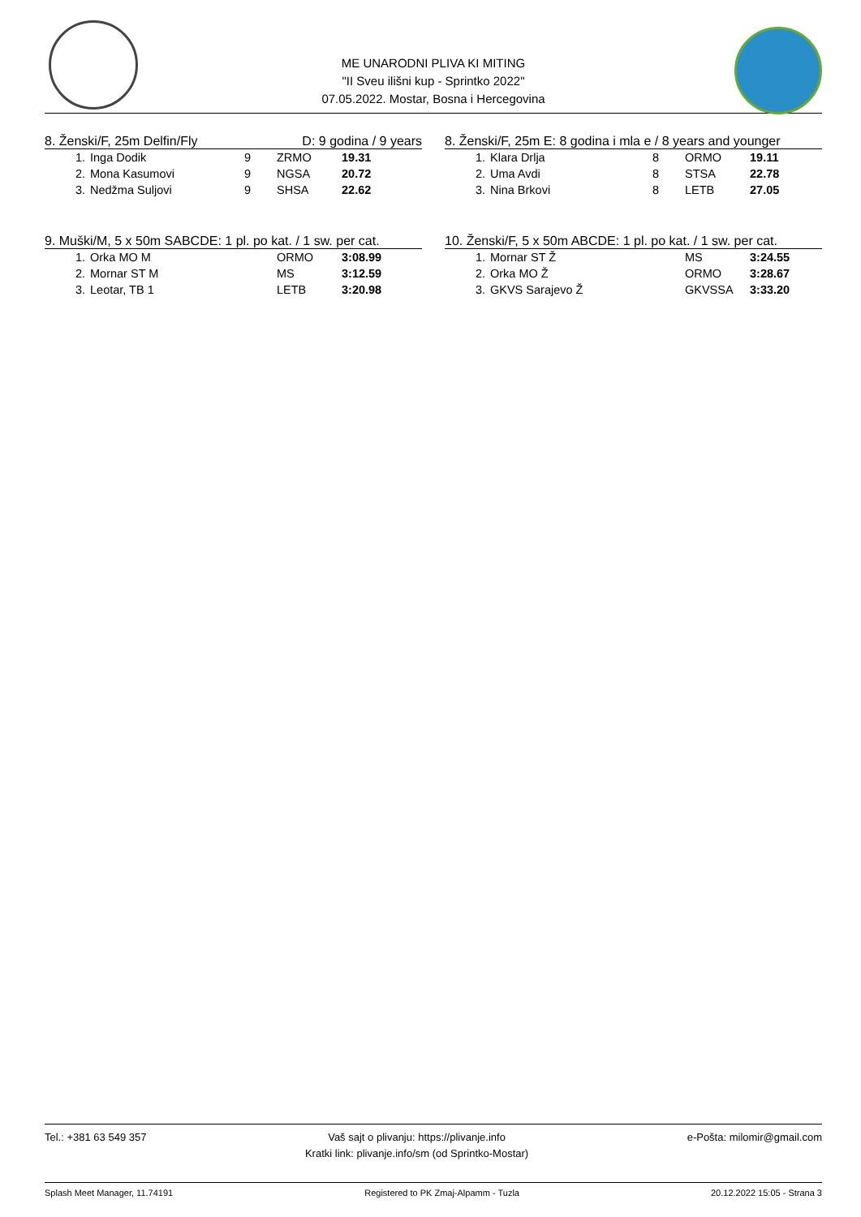ME UNARODNI PLIVA KI MITING
"II Sveu ilišni kup - Sprintko 2022"
07.05.2022. Mostar, Bosna i Hercegovina
8. Ženski/F, 25m Delfin/Fly D: 9 godina / 9 years
| 1. | Inga Dodik | 9 | ZRMO | 19.31 |
| 2. | Mona Kasumovi | 9 | NGSA | 20.72 |
| 3. | Nedžma Suljovi | 9 | SHSA | 22.62 |
9. Muški/M, 5 x 50m SABCDE: 1 pl. po kat. / 1 sw. per cat.
| 1. | Orka MO M | ORMO | 3:08.99 |
| 2. | Mornar ST M | MS | 3:12.59 |
| 3. | Leotar, TB 1 | LETB | 3:20.98 |
8. Ženski/F, 25m E: 8 godina i mla e / 8 years and younger
| 1. | Klara Drlja | 8 | ORMO | 19.11 |
| 2. | Uma Avdi | 8 | STSA | 22.78 |
| 3. | Nina Brkovi | 8 | LETB | 27.05 |
10. Ženski/F, 5 x 50m ABCDE: 1 pl. po kat. / 1 sw. per cat.
| 1. | Mornar ST Ž | MS | 3:24.55 |
| 2. | Orka MO Ž | ORMO | 3:28.67 |
| 3. | GKVS Sarajevo Ž | GKVSSA | 3:33.20 |
Tel.: +381 63 549 357 Vaš sajt o plivanju: https://plivanje.info
Kratki link: plivanje.info/sm (od Sprintko-Mostar) e-Pošta: milomir@gmail.com
Splash Meet Manager, 11.74191 Registered to PK Zmaj-Alpamm - Tuzla 20.12.2022 15:05 - Strana 3